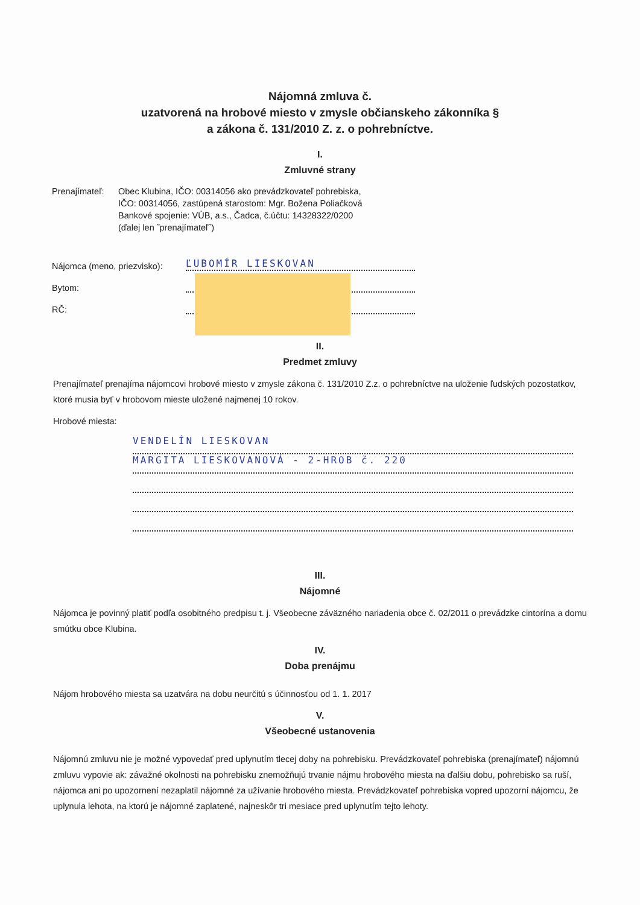Nájomná zmluva č.
uzatvorená na hrobové miesto v zmysle občianskeho zákonníka §
a zákona č. 131/2010 Z. z. o pohrebníctve.
I.
Zmluvné strany
Prenajímateľ:
Obec Klubina, IČO: 00314056 ako prevádzkovateľ pohrebiska,
IČO: 00314056, zastúpená starostom: Mgr. Božena Poliačková
Bankové spojenie: VÚB, a.s., Čadca, č.účtu: 14328322/0200
(ďalej len ˝prenajímateľ˝)
Nájomca (meno, priezvisko):
ĽUBOMÍR LIESKOVAN
Bytom:
RČ:
II.
Predmet zmluvy
Prenajímateľ prenajíma nájomcovi hrobové miesto v zmysle zákona č. 131/2010 Z.z. o pohrebníctve na uloženie ľudských pozostatkov, ktoré musia byť v hrobovom mieste uložené najmenej 10 rokov.
Hrobové miesta:
VENDELÍN LIESKOVAN
MARGITA LIESKOVANOVÁ - 2-HROB č. 220
III.
Nájomné
Nájomca je povinný platiť podľa osobitného predpisu t. j. Všeobecne záväzného nariadenia obce č. 02/2011 o prevádzke cintorína a domu smútku obce Klubina.
IV.
Doba prenájmu
Nájom hrobového miesta sa uzatvára na dobu neurčitú s účinnosťou od 1. 1. 2017
V.
Všeobecné ustanovenia
Nájomnú zmluvu nie je možné vypovedať pred uplynutím tlecej doby na pohrebisku. Prevádzkovateľ pohrebiska (prenajímateľ) nájomnú zmluvu vypovie ak: závažné okolnosti na pohrebisku znemožňujú trvanie nájmu hrobového miesta na ďalšiu dobu, pohrebisko sa ruší, nájomca ani po upozornení nezaplatil nájomné za užívanie hrobového miesta. Prevádzkovateľ pohrebiska vopred upozorní nájomcu, že uplynula lehota, na ktorú je nájomné zaplatené, najneskôr tri mesiace pred uplynutím tejto lehoty.